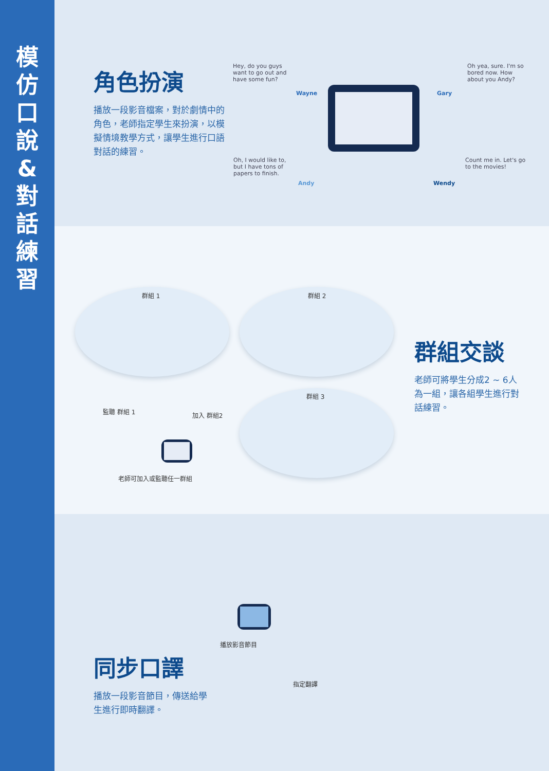模
仿
口
說
&
對
話
練
習
角色扮演
播放一段影音檔案，對於劇情中的角色，老師指定學生來扮演，以模擬情境教學方式，讓學生進行口語對話的練習。
Hey, do you guys want to go out and have some fun?
Wayne
Oh yea, sure. I'm so bored now. How about you Andy?
Gary
Oh, I would like to, but I have tons of papers to finish.
Andy
Count me in. Let's go to the movies!
Wendy
群組 1 群組 2
群組 3
監聽 群組 1 加入 群組2
老師可加入或監聽任一群組
群組交談
老師可將學生分成2 ~ 6人為一組，讓各組學生進行對話練習。
播放影音節目
指定翻譯
同步口譯
播放一段影音節目，傳送給學生進行即時翻譯。